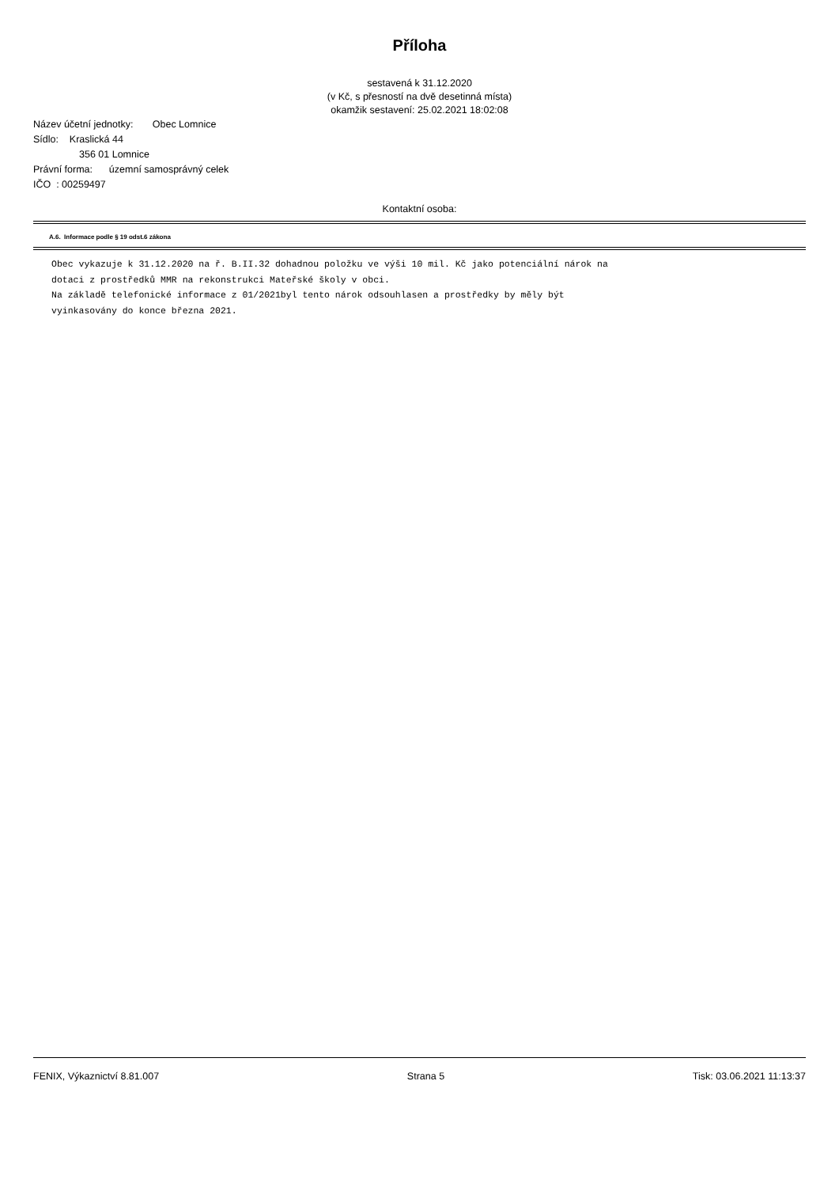Příloha
sestavená k 31.12.2020
(v Kč, s přesností na dvě desetinná místa)
okamžik sestavení: 25.02.2021 18:02:08
Název účetní jednotky: Obec Lomnice
Sídlo: Kraslická 44
356 01 Lomnice
Právní forma: územní samosprávný celek
IČO : 00259497
Kontaktní osoba:
A.6. Informace podle § 19 odst.6 zákona
Obec vykazuje k 31.12.2020 na ř. B.II.32 dohadnou položku ve výši 10 mil. Kč jako potenciální nárok na dotaci z prostředků MMR na rekonstrukci Mateřské školy v obci. Na základě telefonické informace z 01/2021byl tento nárok odsouhlasen a prostředky by měly být vyinkasovány do konce března 2021.
FENIX, Výkaznictví 8.81.007 Strana 5 Tisk: 03.06.2021 11:13:37